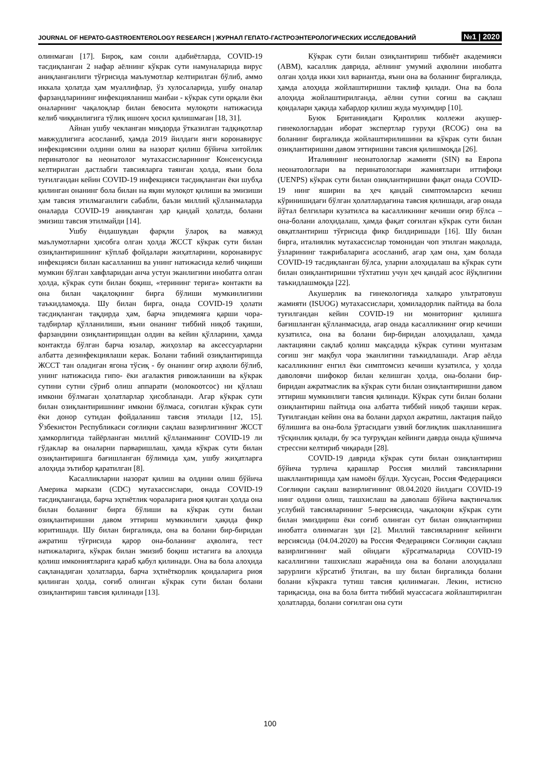JOURNAL OF HEPATO-GASTROENTEROLOGY RESEARCH | ЖУРНАЛ ГЕПАТО-ГАСТРОЭНТЕРОЛОГИЧЕСКИХ ИССЛЕДОВАНИЙ №1 | 2020
олинмаган [17]. Бироқ, кам сонли адабиётларда, COVID-19 тасдиқланган 2 нафар аёлнинг кўкрак сути намуналарида вирус аниқланганлиги тўғрисида маълумотлар келтирилган бўлиб, аммо иккала ҳолатда ҳам муаллифлар, ўз хулосаларида, ушбу оналар фарзандларининг инфекцияланиш манбаи - кўкрак сути орқали ёки оналарнинг чақалоқлар билан бевосита мулоқоти натижасида келиб чиққанлигига тўлиқ ишонч ҳосил қилишмаган [18, 31].
Айнан ушбу чекланган миқдорда ўтказилган тадқиқотлар мавжудлигига асосланиб, ҳамда 2019 йилдаги янги коронавирус инфекциясини олдини олиш ва назорат қилиш бўйича хитойлик перинатолог ва неонатолог мутахассисларининг Консенсусида келтирилган дастлабги тавсияларга таянган ҳолда, яъни бола туғилгандан кейин COVID-19 инфекцияси тасдиқланган ёки шубҳа қилинган онанинг бола билан на яқин мулоқот қилиши ва эмизиши ҳам тавсия этилмаганлиги сабабли, баъзи миллий қўлланмаларда оналарда COVID-19 аниқланган ҳар қандай ҳолатда, болани эмизиш тавсия этилмайди [14].
Ушбу ёндашувдан фарқли ўлароқ ва мавжуд маълумотларни ҳисобга олган ҳолда ЖССТ кўкрак сути билан озиқлантиришнинг кўплаб фойдалари жиҳатларини, коронавирус инфекцияси билан касалланиш ва унинг натижасида келиб чиқиши мумкин бўлган хавфларидан анча устун эканлигини инобатга олган ҳолда, кўкрак сути билан боқиш, «терининг терига» контакти ва она билан чақалоқнинг бирга бўлиши мумкинлигини таъкидламоқда. Шу билан бирга, онада COVID-19 ҳолати тасдиқланган тақдирда ҳам, барча эпидемияга қарши чора-тадбирлар қўлланилиши, яъни онанинг тиббий ниқоб тақиши, фарзандини озиқлантиришдан олдин ва кейин қўлларини, ҳамда контактда бўлган барча юзалар, жиҳозлар ва аксессуарларни албатта дезинфекциялаши керак. Болани табиий озиқлантиришда ЖССТ тан оладиган ягона тўсиқ - бу онанинг оғир аҳволи бўлиб, унинг натижасида гипо- ёки агалактия ривожланиши ва кўкрак сутини сутни сўриб олиш аппарати (молокоотсос) ни қўллаш имкони бўлмаган ҳолатларлар ҳисобланади. Агар кўкрак сути билан озиқлантиришнинг имкони бўлмаса, соғилган кўкрак сути ёки донор сутидан фойдаланиш тавсия этилади [12, 15]. Ўзбекистон Республикаси соғлиқни сақлаш вазирлигининг ЖССТ ҳамкорлигида тайёрланган миллий қўлланманинг COVID-19 ли гўдаклар ва оналарни парваришлаш, ҳамда кўкрак сути билан озиқлантиришга бағишланган бўлимида ҳам, ушбу жиҳатларга алоҳида эътибор қаратилган [8].
Касалликларни назорат қилиш ва олдини олиш бўйича Америка маркази (CDC) мутахассислари, онада COVID-19 тасдиқланганда, барча эҳтиётлик чораларига риоя қилган ҳолда она билан боланинг бирга бўлиши ва кўкрак сути билан озиқлантиришни давом эттириш мумкинлиги ҳақида фикр юритишади. Шу билан биргаликда, она ва болани бир-биридан ажратиш тўғрисида қарор она-боланинг аҳволига, тест натижаларига, кўкрак билан эмизиб боқиш истагига ва алоҳида қолиш имкониятларига қараб қабул қилинади. Она ва бола алоҳида сақланадиган ҳолатларда, барча эҳтиёткорлик қоидаларига риоя қилинган ҳолда, соғиб олинган кўкрак сути билан болани озиқлантириш тавсия қилинади [13].
Кўкрак сути билан озиқлантириш тиббиёт академияси (ABM), касаллик даврида, аёлнинг умумий аҳволини инобатга олган ҳолда икки хил вариантда, яъни она ва боланинг биргаликда, ҳамда алоҳида жойлаштиришни таклиф қилади. Она ва бола алоҳида жойлаштирилганда, аёлни сутни соғиш ва сақлаш қоидалари ҳақида хабардор қилиш жуда муҳимдир [10].
Буюк Британиядаги Қироллик коллежи акушер-гинекологлардан иборат экспертлар гуруҳи (RCOG) она ва боланинг биргаликда жойлаштирилишини ва кўкрак сути билан озиқлантиришни давом эттиришни тавсия қилишмоқда [26].
Италиянинг неонатологлар жамияти (SIN) ва Европа неонатологлари ва перинатологлари жамиятлари иттифоқи (UENPS) кўкрак сути билан озиқлантиришни фақат онада COVID-19 нинг яширин ва ҳеч қандай симптомларсиз кечиш кўринишидаги бўлган ҳолатлардагина тавсия қилишади, агар онада йўтал белгилари кузатилса ва касалликнинг кечиши оғир бўлса – она-болани алоҳидалаш, ҳамда фақат соғилган кўкрак сути билан овқатлантириш тўғрисида фикр билдиришади [16]. Шу билан бирга, италиялик мутахассислар томонидан чоп этилган мақолада, ўзларининг тажрибаларига асосланиб, агар ҳам она, ҳам болада COVID-19 тасдиқланган бўлса, уларни алоҳидалаш ва кўкрак сути билан озиқлантиришни тўхтатиш учун ҳеч қандай асос йўқлигини таъкидлашмоқда [22].
Акушерлик ва гинекологияда халқаро ультратовуш жамияти (ISUOG) мутахассислари, ҳомиладорлик пайтида ва бола туғилгандан кейин COVID-19 ни мониторинг қилишга бағишланган қўлланмасида, агар онада касалликнинг оғир кечиши кузатилса, она ва болани бир-биридан алоҳидалаш, ҳамда лактацияни сақлаб қолиш мақсадида кўкрак сутини мунтазам соғиш энг мақбул чора эканлигини таъкидлашади. Агар аёлда касалликнинг енгил ёки симптомсиз кечиши кузатилса, у ҳолда даволовчи шифокор билан келишган ҳолда, она-болани бир-биридан ажратмаслик ва кўкрак сути билан озиқлантиришни давом эттириш мумкинлиги тавсия қилинади. Кўкрак сути билан болани озиқлантириш пайтида она албатта тиббий ниқоб тақиши керак. Туғилгандан кейин она ва болани дарҳол ажратиш, лактация пайдо бўлишига ва она-бола ўртасидаги узвий боғлиқлик шаклланишига тўсқинлик қилади, бу эса туғруқдан кейинги даврда онада қўшимча стрессни келтириб чиқаради [28].
COVID-19 даврида кўкрак сути билан озиқлантириш бўйича турлича қарашлар Россия миллий тавсияларини шакллантиришда ҳам намоён бўлди. Хусусан, Россия Федерацияси Соғлиқни сақлаш вазирлигининг 08.04.2020 йилдаги COVID-19 нинг олдини олиш, ташхислаш ва даволаш бўйича вақтинчалик услубий тавсияларининг 5-версиясида, чақалоқни кўкрак сути билан эмиздириш ёки соғиб олинган сут билан озиқлантириш инобатга олинмаган эди [2]. Миллий тавсияларнинг кейинги версиясида (04.04.2020) ва Россия Федерацияси Соғлиқни сақлаш вазирлигининг май ойидаги кўрсатмаларида COVID-19 касаллигини ташхислаш жараёнида она ва болани алоҳидалаш зарурлиги кўрсатиб ўтилган, ва шу билан биргаликда болани болани кўкракга тутиш тавсия қилинмаган. Лекин, истисно тариқасида, она ва бола битта тиббий муассасага жойлаштирилган ҳолатларда, болани соғилган она сути
100